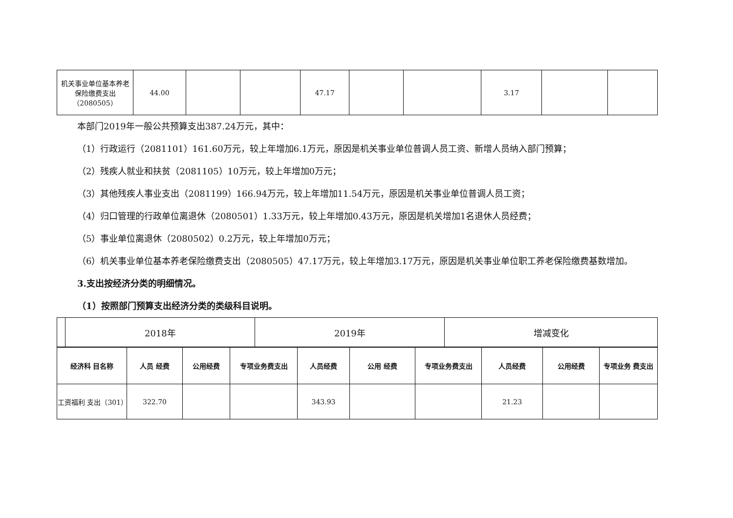| 机关事业单位基本养老保险缴费支出（2080505） | 44.00 | | | 47.17 | | | 3.17 | | |
本部门2019年一般公共预算支出387.24万元，其中：
（1）行政运行（2081101）161.60万元，较上年增加6.1万元，原因是机关事业单位普调人员工资、新增人员纳入部门预算；
（2）残疾人就业和扶贫（2081105）10万元，较上年增加0万元；
（3）其他残疾人事业支出（2081199）166.94万元，较上年增加11.54万元，原因是机关事业单位普调人员工资；
（4）归口管理的行政单位离退休（2080501）1.33万元，较上年增加0.43万元，原因是机关增加1名退休人员经费；
（5）事业单位离退休（2080502）0.2万元，较上年增加0万元；
（6）机关事业单位基本养老保险缴费支出（2080505）47.17万元，较上年增加3.17万元，原因是机关事业单位职工养老保险缴费基数增加。
3.支出按经济分类的明细情况。
（1）按照部门预算支出经济分类的类级科目说明。
| | 2018年 | 2019年 | 增减变化 |
| 经济科 目名称 | 人员 经费 | 公用经费 | 专项业务费支出 | 人员经费 | 公用 经费 | 专项业务费支出 | 人员经费 | 公用经费 | 专项业务 费支出 |
| --- | --- | --- | --- | --- | --- | --- | --- | --- | --- |
| 工资福利 支出（301） | 322.70 | | | 343.93 | | | 21.23 | | |